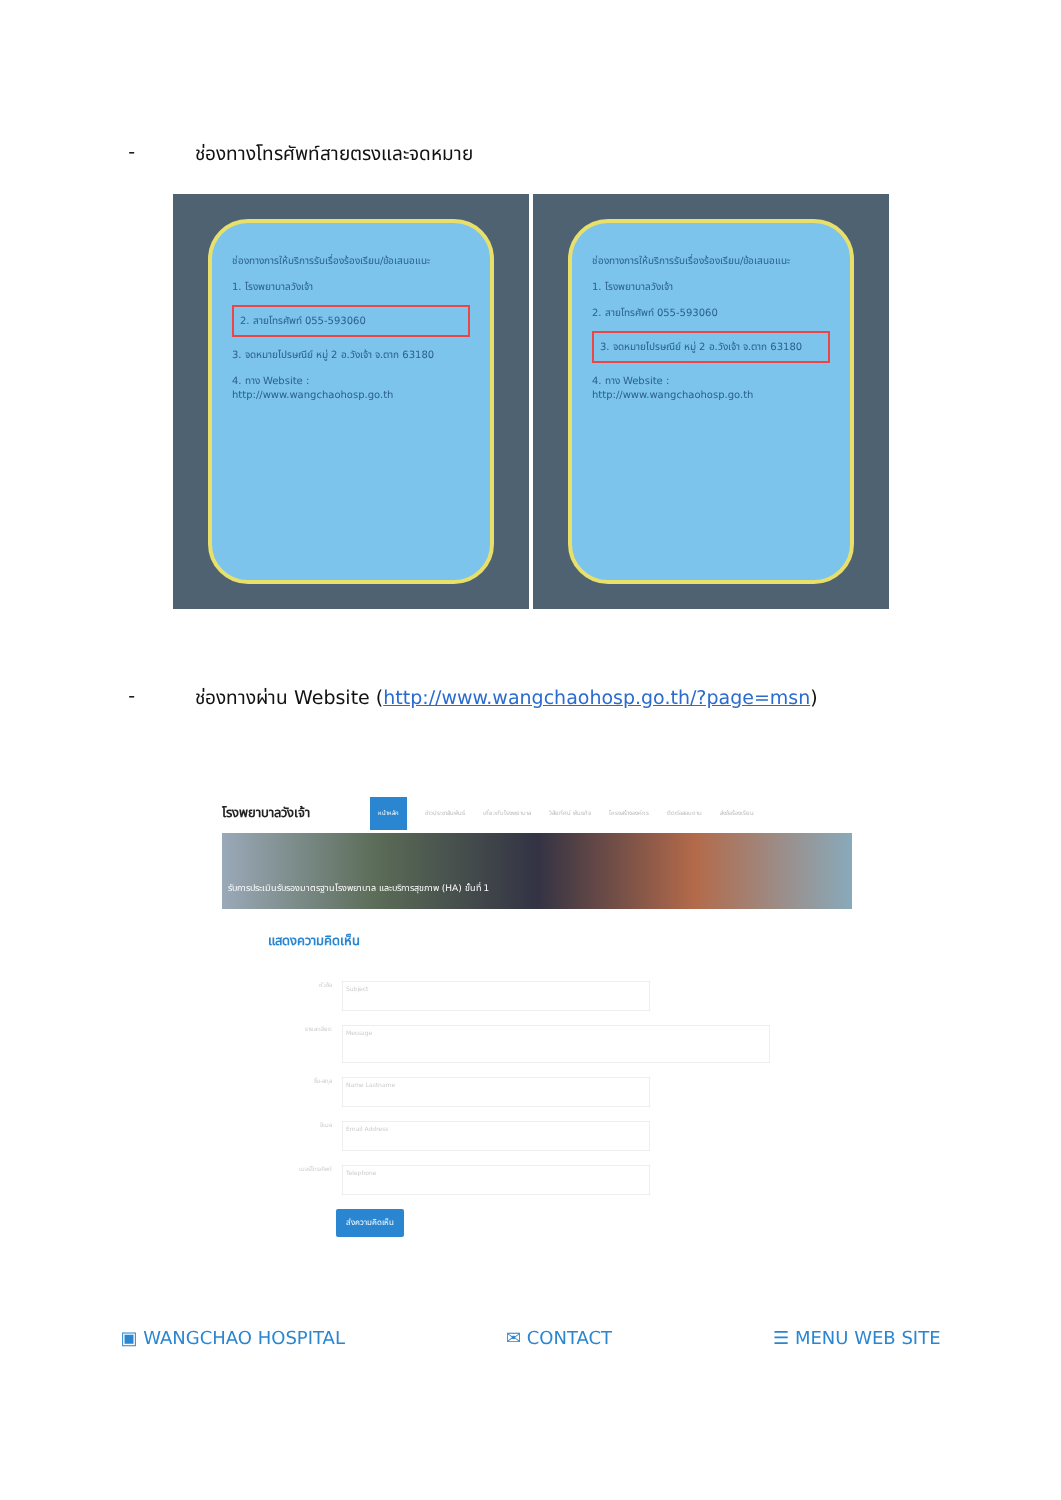- ช่องทางโทรศัพท์สายตรงและจดหมาย
ช่องทางการให้บริการรับเรื่องร้องเรียน/ข้อเสนอแนะ
1. โรงพยาบาลวังเจ้า
2. สายโทรศัพท์ 055-593060
3. จดหมายไปรษณีย์ หมู่ 2 อ.วังเจ้า จ.ตาก 63180
4. ทาง Website : http://www.wangchaohosp.go.th
ช่องทางการให้บริการรับเรื่องร้องเรียน/ข้อเสนอแนะ
1. โรงพยาบาลวังเจ้า
2. สายโทรศัพท์ 055-593060
3. จดหมายไปรษณีย์ หมู่ 2 อ.วังเจ้า จ.ตาก 63180
4. ทาง Website : http://www.wangchaohosp.go.th
- ช่องทางผ่าน Website (http://www.wangchaohosp.go.th/?page=msn)
โรงพยาบาลวังเจ้า หน้าหลัก ข่าวประชาสัมพันธ์ เกี่ยวกับโรงพยาบาล วิสัยทัศน์ พันธกิจ โครงสร้างองค์กร ติดต่อสอบถาม ส่งข้อร้องเรียน
รับการประเมินรับรองมาตรฐานโรงพยาบาล และบริการสุขภาพ (HA) ขั้นที่ 1
แสดงความคิดเห็น
หัวข้อ Subject
รายละเอียด Message
ชื่อ-สกุล Name Lastname
อีเมล Email Address
เบอร์โทรศัพท์ Telephone
ส่งความคิดเห็น
▣ WANGCHAO HOSPITAL ✉ CONTACT ☰ MENU WEB SITE